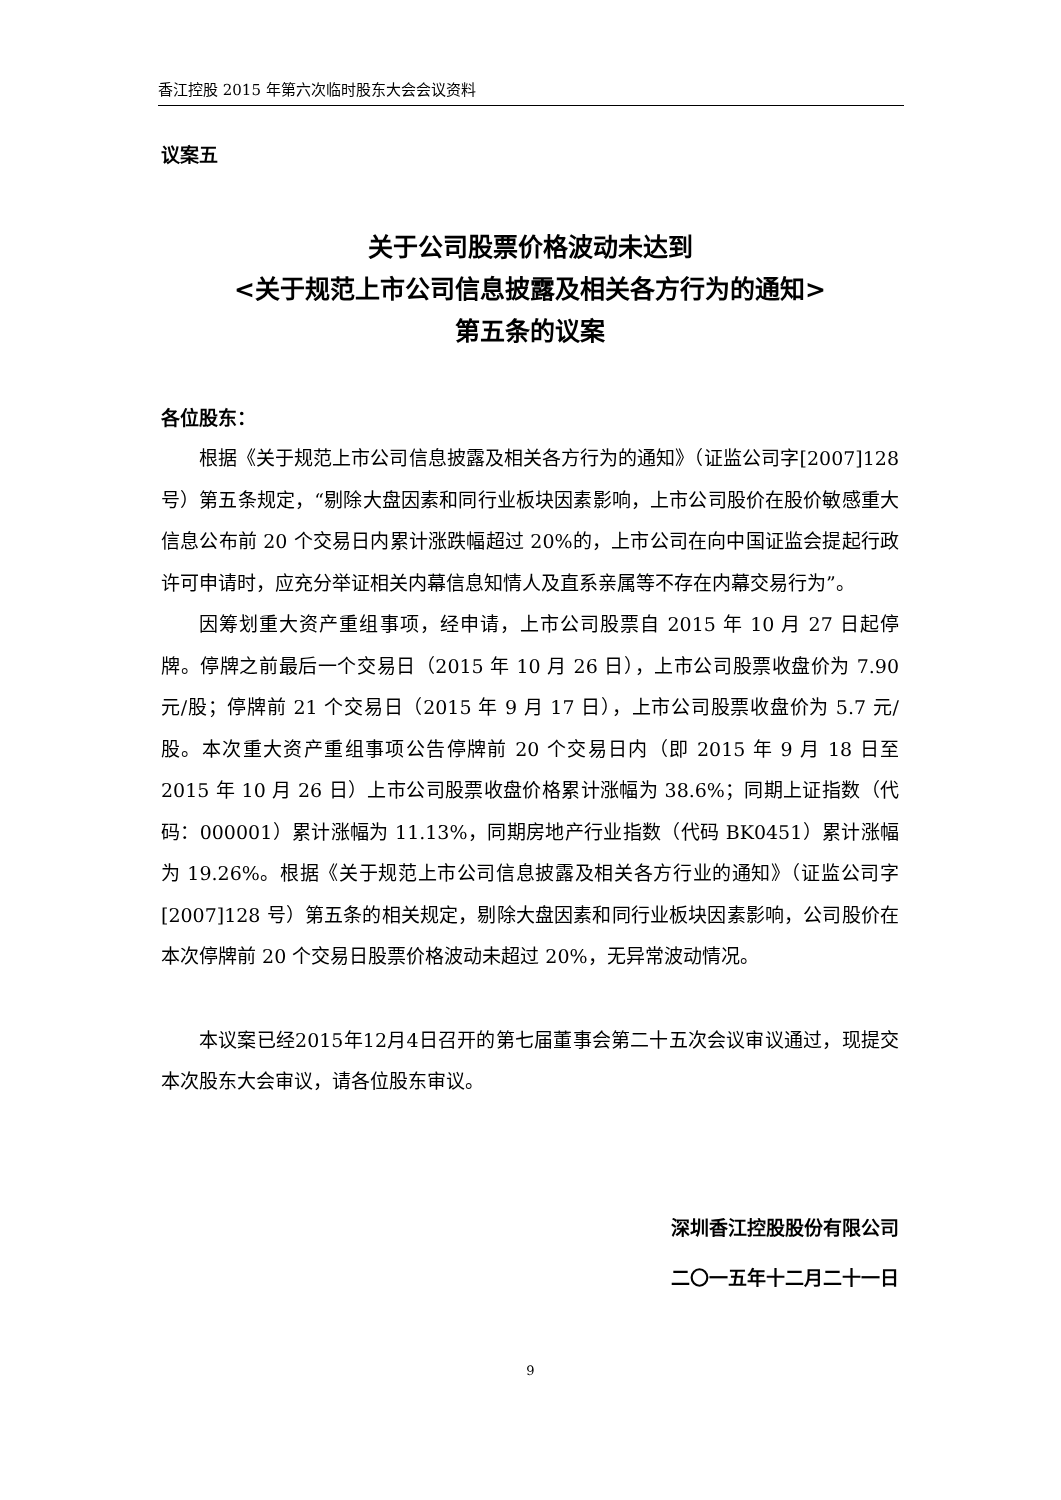香江控股 2015 年第六次临时股东大会会议资料
议案五
关于公司股票价格波动未达到
<关于规范上市公司信息披露及相关各方行为的通知>
第五条的议案
各位股东：
根据《关于规范上市公司信息披露及相关各方行为的通知》（证监公司字[2007]128 号）第五条规定，“剔除大盘因素和同行业板块因素影响，上市公司股价在股价敏感重大信息公布前 20 个交易日内累计涨跌幅超过 20%的，上市公司在向中国证监会提起行政许可申请时，应充分举证相关内幕信息知情人及直系亲属等不存在内幕交易行为”。
因筹划重大资产重组事项，经申请，上市公司股票自 2015 年 10 月 27 日起停牌。停牌之前最后一个交易日（2015 年 10 月 26 日），上市公司股票收盘价为 7.90 元/股；停牌前 21 个交易日（2015 年 9 月 17 日），上市公司股票收盘价为 5.7 元/股。本次重大资产重组事项公告停牌前 20 个交易日内（即 2015 年 9 月 18 日至 2015 年 10 月 26 日）上市公司股票收盘价格累计涨幅为 38.6%；同期上证指数（代码：000001）累计涨幅为 11.13%，同期房地产行业指数（代码 BK0451）累计涨幅为 19.26%。根据《关于规范上市公司信息披露及相关各方行业的通知》（证监公司字[2007]128 号）第五条的相关规定，剔除大盘因素和同行业板块因素影响，公司股价在本次停牌前 20 个交易日股票价格波动未超过 20%，无异常波动情况。
本议案已经2015年12月4日召开的第七届董事会第二十五次会议审议通过，现提交本次股东大会审议，请各位股东审议。
深圳香江控股股份有限公司
二〇一五年十二月二十一日
9